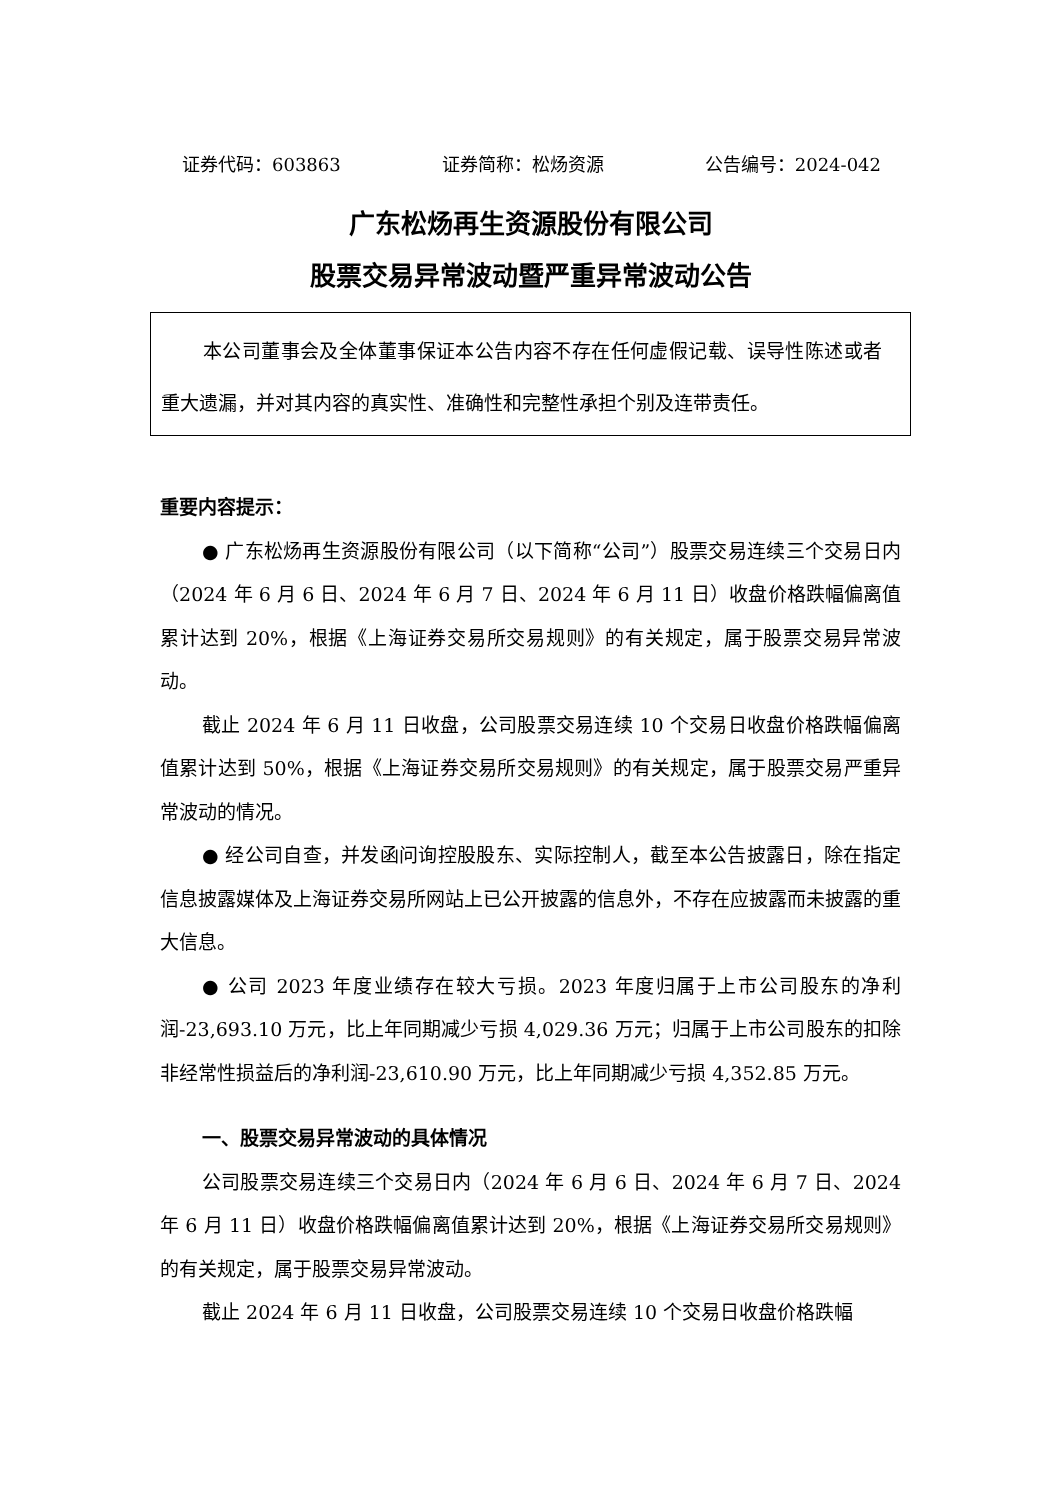证券代码：603863 证券简称：松炀资源 公告编号：2024-042
广东松炀再生资源股份有限公司
股票交易异常波动暨严重异常波动公告
本公司董事会及全体董事保证本公告内容不存在任何虚假记载、误导性陈述或者重大遗漏，并对其内容的真实性、准确性和完整性承担个别及连带责任。
重要内容提示：
● 广东松炀再生资源股份有限公司（以下简称“公司”）股票交易连续三个交易日内（2024 年 6 月 6 日、2024 年 6 月 7 日、2024 年 6 月 11 日）收盘价格跌幅偏离值累计达到 20%，根据《上海证券交易所交易规则》的有关规定，属于股票交易异常波动。
截止 2024 年 6 月 11 日收盘，公司股票交易连续 10 个交易日收盘价格跌幅偏离值累计达到 50%，根据《上海证券交易所交易规则》的有关规定，属于股票交易严重异常波动的情况。
● 经公司自查，并发函问询控股股东、实际控制人，截至本公告披露日，除在指定信息披露媒体及上海证券交易所网站上已公开披露的信息外，不存在应披露而未披露的重大信息。
● 公司 2023 年度业绩存在较大亏损。2023 年度归属于上市公司股东的净利润-23,693.10 万元，比上年同期减少亏损 4,029.36 万元；归属于上市公司股东的扣除非经常性损益后的净利润-23,610.90 万元，比上年同期减少亏损 4,352.85 万元。
一、股票交易异常波动的具体情况
公司股票交易连续三个交易日内（2024 年 6 月 6 日、2024 年 6 月 7 日、2024 年 6 月 11 日）收盘价格跌幅偏离值累计达到 20%，根据《上海证券交易所交易规则》的有关规定，属于股票交易异常波动。
截止 2024 年 6 月 11 日收盘，公司股票交易连续 10 个交易日收盘价格跌幅